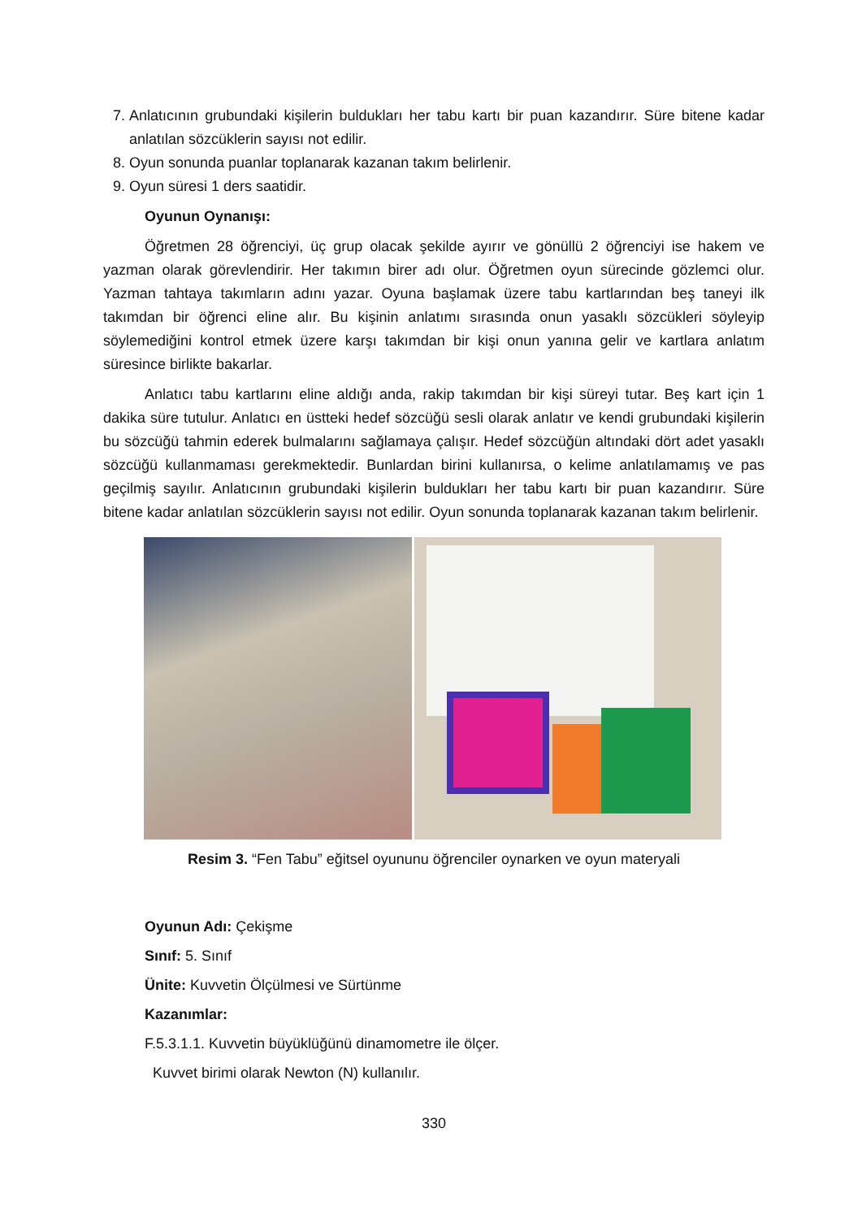7. Anlatıcının grubundaki kişilerin buldukları her tabu kartı bir puan kazandırır. Süre bitene kadar anlatılan sözcüklerin sayısı not edilir.
8. Oyun sonunda puanlar toplanarak kazanan takım belirlenir.
9. Oyun süresi 1 ders saatidir.
Oyunun Oynanışı:
Öğretmen 28 öğrenciyi, üç grup olacak şekilde ayırır ve gönüllü 2 öğrenciyi ise hakem ve yazman olarak görevlendirir. Her takımın birer adı olur. Öğretmen oyun sürecinde gözlemci olur. Yazman tahtaya takımların adını yazar. Oyuna başlamak üzere tabu kartlarından beş taneyi ilk takımdan bir öğrenci eline alır. Bu kişinin anlatımı sırasında onun yasaklı sözcükleri söyleyip söylemediğini kontrol etmek üzere karşı takımdan bir kişi onun yanına gelir ve kartlara anlatım süresince birlikte bakarlar.
Anlatıcı tabu kartlarını eline aldığı anda, rakip takımdan bir kişi süreyi tutar. Beş kart için 1 dakika süre tutulur. Anlatıcı en üstteki hedef sözcüğü sesli olarak anlatır ve kendi grubundaki kişilerin bu sözcüğü tahmin ederek bulmalarını sağlamaya çalışır. Hedef sözcüğün altındaki dört adet yasaklı sözcüğü kullanmaması gerekmektedir. Bunlardan birini kullanırsa, o kelime anlatılamamış ve pas geçilmiş sayılır. Anlatıcının grubundaki kişilerin buldukları her tabu kartı bir puan kazandırır. Süre bitene kadar anlatılan sözcüklerin sayısı not edilir. Oyun sonunda toplanarak kazanan takım belirlenir.
Resim 3. “Fen Tabu” eğitsel oyununu öğrenciler oynarken ve oyun materyali
Oyunun Adı: Çekişme
Sınıf: 5. Sınıf
Ünite: Kuvvetin Ölçülmesi ve Sürtünme
Kazanımlar:
F.5.3.1.1. Kuvvetin büyüklüğünü dinamometre ile ölçer.
Kuvvet birimi olarak Newton (N) kullanılır.
330